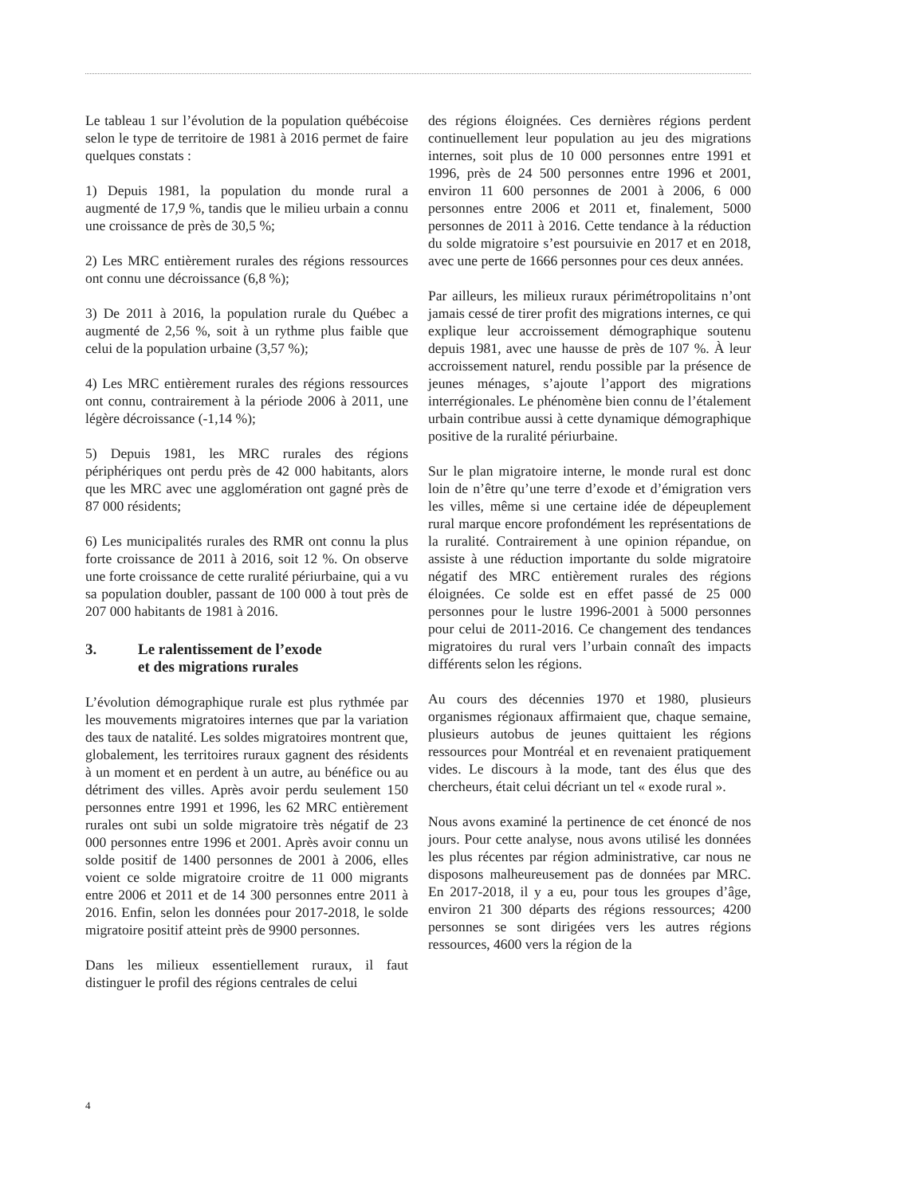Le tableau 1 sur l’évolution de la population québécoise selon le type de territoire de 1981 à 2016 permet de faire quelques constats :
1) Depuis 1981, la population du monde rural a augmenté de 17,9 %, tandis que le milieu urbain a connu une croissance de près de 30,5 %;
2) Les MRC entièrement rurales des régions ressources ont connu une décroissance (6,8 %);
3) De 2011 à 2016, la population rurale du Québec a augmenté de 2,56 %, soit à un rythme plus faible que celui de la population urbaine (3,57 %);
4) Les MRC entièrement rurales des régions ressources ont connu, contrairement à la période 2006 à 2011, une légère décroissance (-1,14 %);
5) Depuis 1981, les MRC rurales des régions périphériques ont perdu près de 42 000 habitants, alors que les MRC avec une agglomération ont gagné près de 87 000 résidents;
6) Les municipalités rurales des RMR ont connu la plus forte croissance de 2011 à 2016, soit 12 %. On observe une forte croissance de cette ruralité périurbaine, qui a vu sa population doubler, passant de 100 000 à tout près de 207 000 habitants de 1981 à 2016.
3. Le ralentissement de l’exode
et des migrations rurales
L’évolution démographique rurale est plus rythmée par les mouvements migratoires internes que par la variation des taux de natalité. Les soldes migratoires montrent que, globalement, les territoires ruraux gagnent des résidents à un moment et en perdent à un autre, au bénéfice ou au détriment des villes. Après avoir perdu seulement 150 personnes entre 1991 et 1996, les 62 MRC entièrement rurales ont subi un solde migratoire très négatif de 23 000 personnes entre 1996 et 2001. Après avoir connu un solde positif de 1400 personnes de 2001 à 2006, elles voient ce solde migratoire croitre de 11 000 migrants entre 2006 et 2011 et de 14 300 personnes entre 2011 à 2016. Enfin, selon les données pour 2017-2018, le solde migratoire positif atteint près de 9900 personnes.
Dans les milieux essentiellement ruraux, il faut distinguer le profil des régions centrales de celui
des régions éloignées. Ces dernières régions perdent continuellement leur population au jeu des migrations internes, soit plus de 10 000 personnes entre 1991 et 1996, près de 24 500 personnes entre 1996 et 2001, environ 11 600 personnes de 2001 à 2006, 6 000 personnes entre 2006 et 2011 et, finalement, 5000 personnes de 2011 à 2016. Cette tendance à la réduction du solde migratoire s’est poursuivie en 2017 et en 2018, avec une perte de 1666 personnes pour ces deux années.
Par ailleurs, les milieux ruraux périmétropolitains n’ont jamais cessé de tirer profit des migrations internes, ce qui explique leur accroissement démographique soutenu depuis 1981, avec une hausse de près de 107 %. À leur accroissement naturel, rendu possible par la présence de jeunes ménages, s’ajoute l’apport des migrations interrégionales. Le phénomène bien connu de l’étalement urbain contribue aussi à cette dynamique démographique positive de la ruralité périurbaine.
Sur le plan migratoire interne, le monde rural est donc loin de n’être qu’une terre d’exode et d’émigration vers les villes, même si une certaine idée de dépeuplement rural marque encore profondément les représentations de la ruralité. Contrairement à une opinion répandue, on assiste à une réduction importante du solde migratoire négatif des MRC entièrement rurales des régions éloignées. Ce solde est en effet passé de 25 000 personnes pour le lustre 1996-2001 à 5000 personnes pour celui de 2011-2016. Ce changement des tendances migratoires du rural vers l’urbain connaît des impacts différents selon les régions.
Au cours des décennies 1970 et 1980, plusieurs organismes régionaux affirmaient que, chaque semaine, plusieurs autobus de jeunes quittaient les régions ressources pour Montréal et en revenaient pratiquement vides. Le discours à la mode, tant des élus que des chercheurs, était celui décriant un tel « exode rural ».
Nous avons examiné la pertinence de cet énoncé de nos jours. Pour cette analyse, nous avons utilisé les données les plus récentes par région administrative, car nous ne disposons malheureusement pas de données par MRC. En 2017-2018, il y a eu, pour tous les groupes d’âge, environ 21 300 départs des régions ressources; 4200 personnes se sont dirigées vers les autres régions ressources, 4600 vers la région de la
4